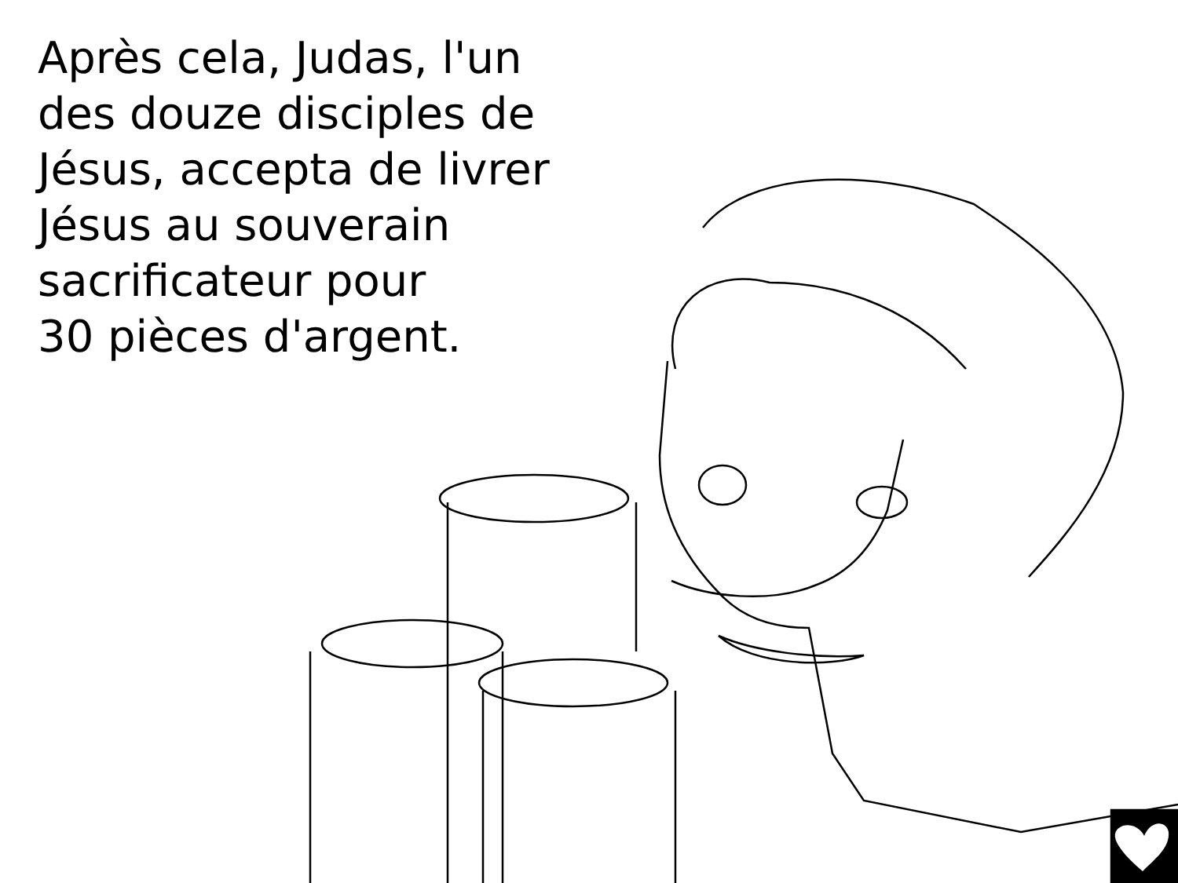Après cela, Judas, l'un
des douze disciples de
Jésus, accepta de livrer
Jésus au souverain
sacrificateur pour
30 pièces d'argent.